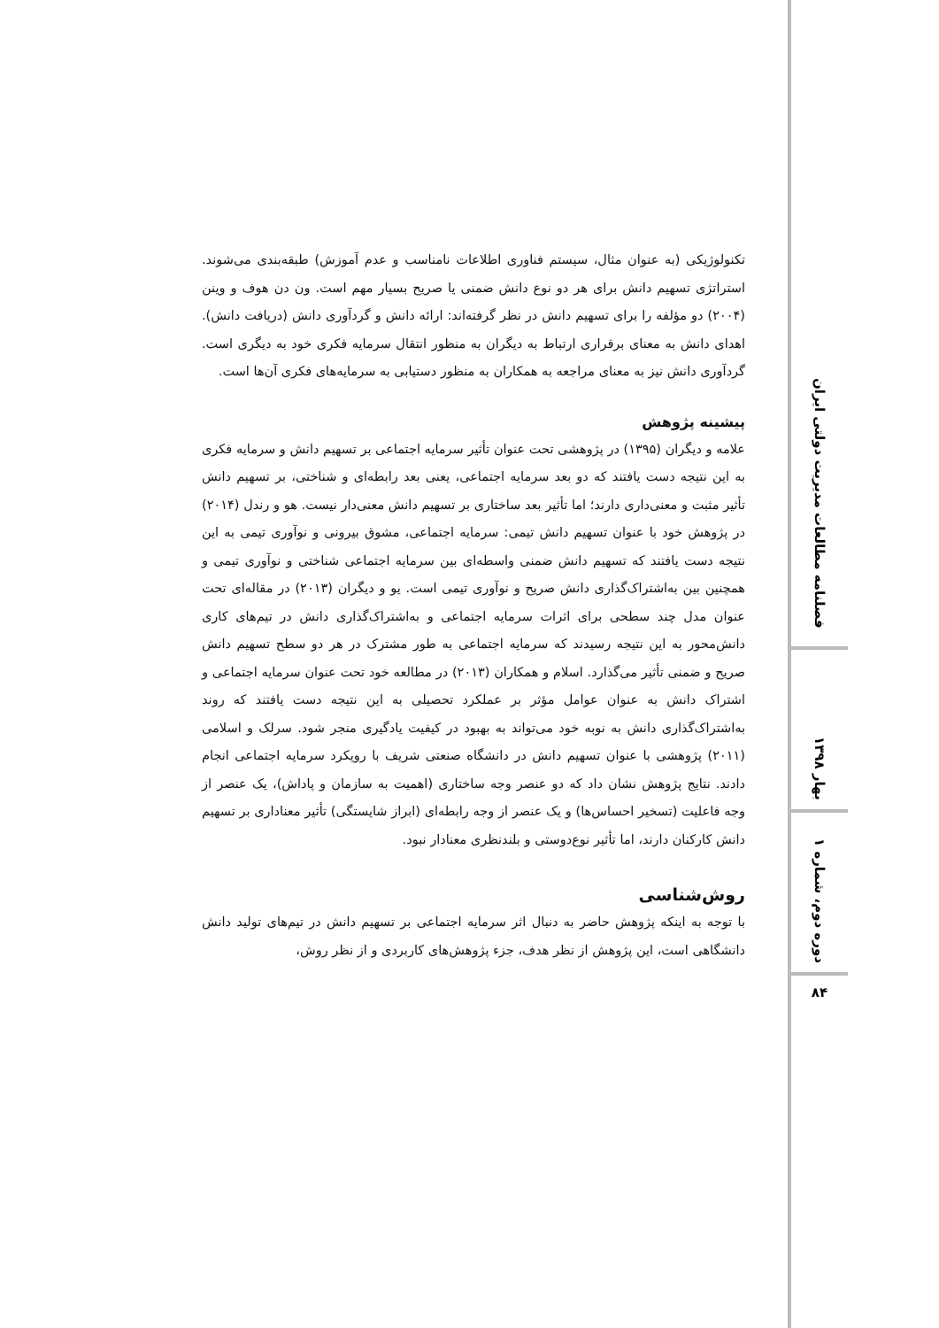تکنولوژیکی (به عنوان مثال، سیستم فناوری اطلاعات نامناسب و عدم آموزش) طبقه‌بندی می‌شوند. استراتژی تسهیم دانش برای هر دو نوع دانش ضمنی یا صریح بسیار مهم است. ون دن هوف و وینن (۲۰۰۴) دو مؤلفه را برای تسهیم دانش در نظر گرفته‌اند: ارائه دانش و گردآوری دانش (دریافت دانش). اهدای دانش به معنای برقراری ارتباط به دیگران به منظور انتقال سرمایه فکری خود به دیگری است. گردآوری دانش نیز به معنای مراجعه به همکاران به منظور دستیابی به سرمایه‌های فکری آن‌ها است.
پیشینه پژوهش
علامه و دیگران (۱۳۹۵) در پژوهشی تحت عنوان تأثیر سرمایه اجتماعی بر تسهیم دانش و سرمایه فکری به این نتیجه دست یافتند که دو بعد سرمایه اجتماعی، یعنی بعد رابطه‌ای و شناختی، بر تسهیم دانش تأثیر مثبت و معنی‌داری دارند؛ اما تأثیر بعد ساختاری بر تسهیم دانش معنی‌دار نیست. هو و رندل (۲۰۱۴) در پژوهش خود با عنوان تسهیم دانش تیمی: سرمایه اجتماعی، مشوق بیرونی و نوآوری تیمی به این نتیجه دست یافتند که تسهیم دانش ضمنی واسطه‌ای بین سرمایه اجتماعی شناختی و نوآوری تیمی و همچنین بین به‌اشتراک‌گذاری دانش صریح و نوآوری تیمی است. یو و دیگران (۲۰۱۳) در مقاله‌ای تحت عنوان مدل چند سطحی برای اثرات سرمایه اجتماعی و به‌اشتراک‌گذاری دانش در تیم‌های کاری دانش‌محور به این نتیجه رسیدند که سرمایه اجتماعی به طور مشترک در هر دو سطح تسهیم دانش صریح و ضمنی تأثیر می‌گذارد. اسلام و همکاران (۲۰۱۳) در مطالعه خود تحت عنوان سرمایه اجتماعی و اشتراک دانش به عنوان عوامل مؤثر بر عملکرد تحصیلی به این نتیجه دست یافتند که روند به‌اشتراک‌گذاری دانش به نوبه خود می‌تواند به بهبود در کیفیت یادگیری منجر شود. سرلک و اسلامی (۲۰۱۱) پژوهشی با عنوان تسهیم دانش در دانشگاه صنعتی شریف با رویکرد سرمایه اجتماعی انجام دادند. نتایج پژوهش نشان داد که دو عنصر وجه ساختاری (اهمیت به سازمان و پاداش)، یک عنصر از وجه فاعلیت (تسخیر احساس‌ها) و یک عنصر از وجه رابطه‌ای (ابراز شایستگی) تأثیر معناداری بر تسهیم دانش کارکنان دارند، اما تأثیر نوع‌دوستی و بلندنظری معنادار نبود.
روش‌شناسی
با توجه به اینکه پژوهش حاضر به دنبال اثر سرمایه اجتماعی بر تسهیم دانش در تیم‌های تولید دانش دانشگاهی است، این پژوهش از نظر هدف، جزء پژوهش‌های کاربردی و از نظر روش،
فصلنامه مطالعات مدیریت دولتی ایران
بهار ۱۳۹۸
دوره دوم، شماره ۱
۸۴